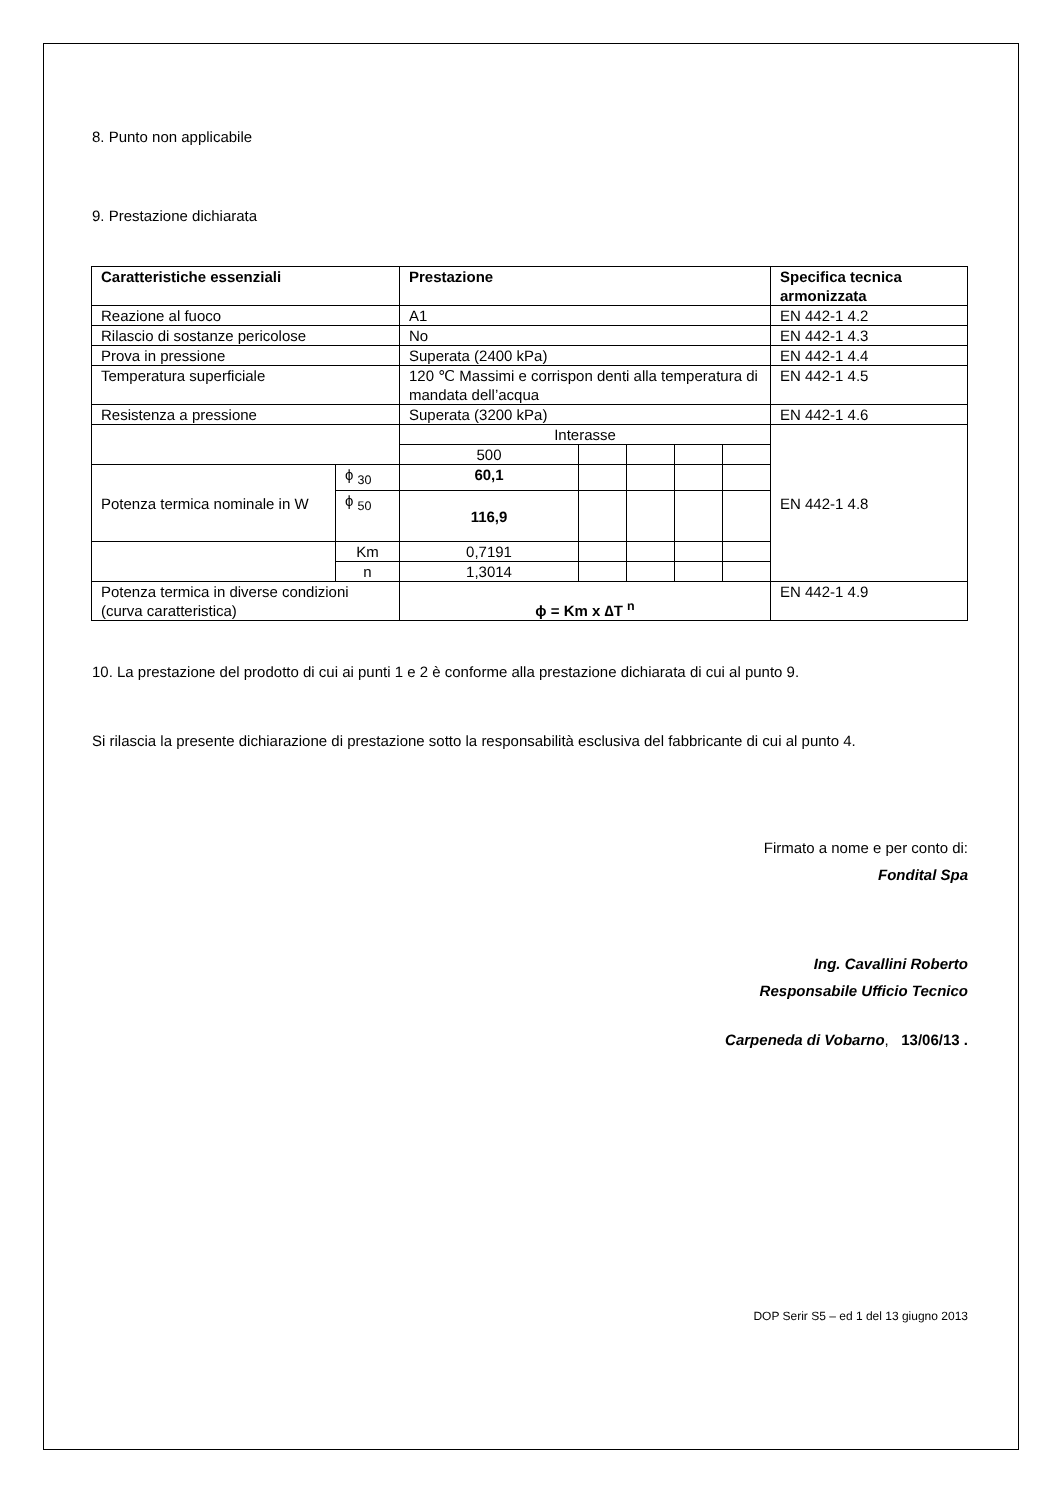8. Punto non applicabile
9. Prestazione dichiarata
| Caratteristiche essenziali | | Prestazione | | | | | Specifica tecnica armonizzata |
| --- | --- | --- | --- | --- | --- | --- | --- |
| Reazione al fuoco | | A1 | | | | | EN 442-1 4.2 |
| Rilascio di sostanze pericolose | | No | | | | | EN 442-1 4.3 |
| Prova in pressione | | Superata (2400 kPa) | | | | | EN 442-1 4.4 |
| Temperatura superficiale | | 120 ℃ Massimi e corrispon denti alla temperatura di mandata dell’acqua | | | | | EN 442-1 4.5 |
| Resistenza a pressione | | Superata (3200 kPa) | | | | | EN 442-1 4.6 |
| | | Interasse | | | | | EN 442-1 4.8 |
| | | 500 | | | | | |
| Potenza termica nominale in W | ϕ <sub>30</sub> | 60,1 | | | | | |
| | ϕ <sub>50</sub> | 116,9 | | | | | |
| | Km | 0,7191 | | | | | |
| | n | 1,3014 | | | | | |
| Potenza termica in diverse condizioni (curva caratteristica) | | ϕ = Km x ∆T <sup>n</sup> | | | | | EN 442-1 4.9 |
10. La prestazione del prodotto di cui ai punti 1 e 2 è conforme alla prestazione dichiarata di cui al punto 9.
Si rilascia la presente dichiarazione di prestazione sotto la responsabilità esclusiva del fabbricante di cui al punto 4.
Firmato a nome e per conto di:
Fondital Spa
Ing. Cavallini Roberto
Responsabile Ufficio Tecnico
Carpeneda di Vobarno, 13/06/13 .
DOP Serir S5 – ed 1 del 13 giugno 2013